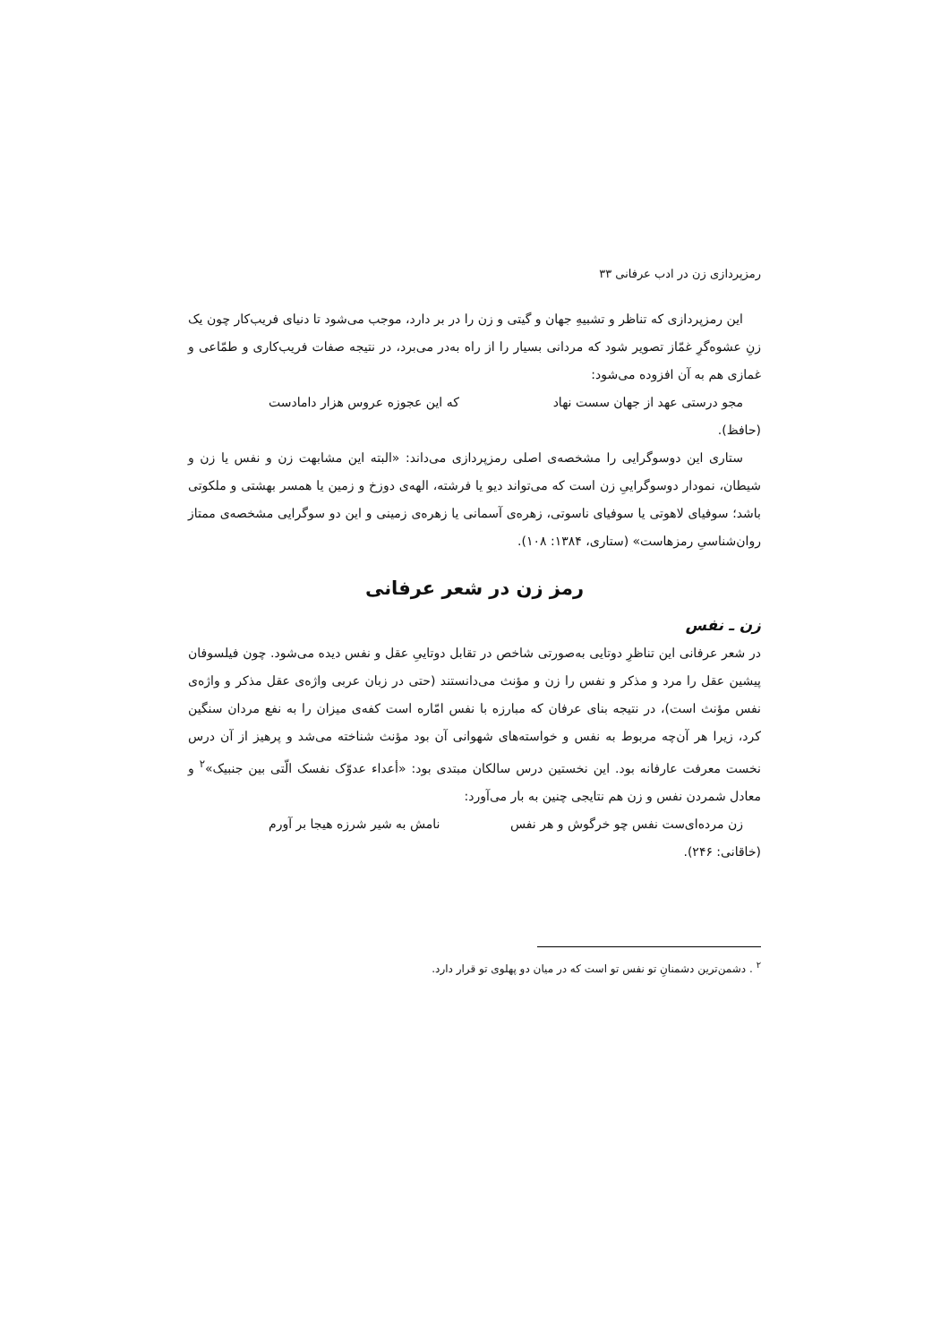رمزپردازی زن در ادب عرفانی ۳۳
این رمزپردازی که تناظر و تشبیهِ جهان و گیتی و زن را در بر دارد، موجب می‌شود تا دنیای فریب‌کار چون یک زنِ عشوه‌گرِ غمّاز تصویر شود که مردانی بسیار را از راه به‌در می‌برد، در نتیجه صفات فریب‌کاری و طمّاعی و غمازی هم به آن افزوده می‌شود:
مجو درستی عهد از جهان سست نهاد که این عجوزه عروس هزار دامادست
(حافظ).
ستاری این دوسوگرایی را مشخصه‌ی اصلی رمزپردازی می‌داند: «البته این مشابهت زن و نفس یا زن و شیطان، نمودار دوسوگراییِ زن است که می‌تواند دیو یا فرشته، الهه‌ی دوزخ و زمین یا همسر بهشتی و ملکوتی باشد؛ سوفیای لاهوتی یا سوفیای ناسوتی، زهره‌ی آسمانی یا زهره‌ی زمینی و این دو سوگرایی مشخصه‌ی ممتاز روان‌شناسیِ رمزهاست» (ستاری، ۱۳۸۴: ۱۰۸).
رمز زن در شعر عرفانی
زن ـ نفس
در شعر عرفانی این تناظرِ دوتایی به‌صورتی شاخص در تقابل دوتاییِ عقل و نفس دیده می‌شود. چون فیلسوفان پیشین عقل را مرد و مذکر و نفس را زن و مؤنث می‌دانستند (حتی در زبان عربی واژه‌ی عقل مذکر و واژه‌ی نفس مؤنث است)، در نتیجه بنای عرفان که مبارزه با نفس امّاره است کفه‌ی میزان را به نفع مردان سنگین کرد، زیرا هر آن‌چه مربوط به نفس و خواسته‌های شهوانی آن بود مؤنث شناخته می‌شد و پرهیز از آن درس نخست معرفت عارفانه بود. این نخستین درس سالکان مبتدی بود: «أعداء عدوّک نفسک الّتی بین جنبیک»<sup>۲</sup> و معادل شمردن نفس و زن هم نتایجی چنین به بار می‌آورد:
زن مرده‌ای‌ست نفس چو خرگوش و هر نفس نامش به شیر شرزه هیجا بر آورم
(خاقانی: ۲۴۶).
<sup>۲</sup> . دشمن‌ترین دشمنانِ تو نفس تو است که در میان دو پهلوی تو قرار دارد.